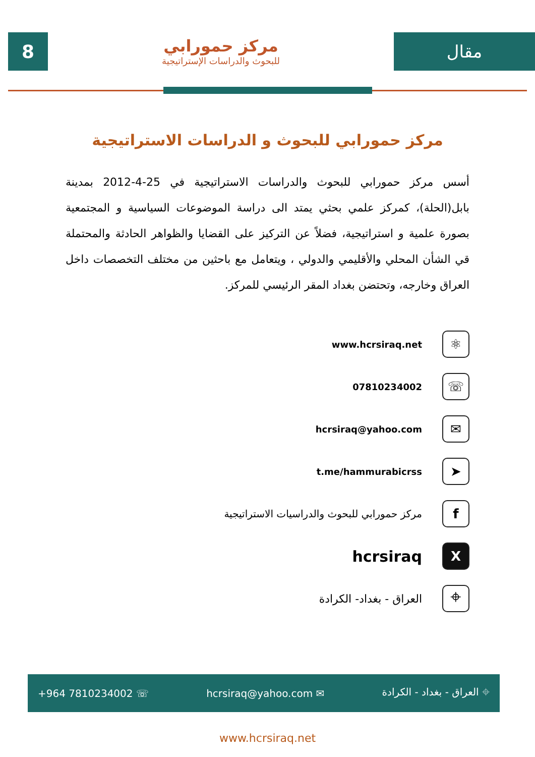8
مركز حمورابي
للبحوث والدراسات الإستراتيجية
مقال
مركز حمورابي للبحوث و الدراسات الاستراتيجية
أسس مركز حمورابي للبحوث والدراسات الاستراتيجية في 25-4-2012 بمدينة بابل(الحلة)، كمركز علمي بحثي يمتد الى دراسة الموضوعات السياسية و المجتمعية بصورة علمية و استراتيجية، فضلاً عن التركيز على القضايا والظواهر الحادثة والمحتملة قي الشأن المحلي والأقليمي والدولي ، ويتعامل مع باحثين من مختلف التخصصات داخل العراق وخارجه، وتحتضن بغداد المقر الرئيسي للمركز.
⚛ www.hcrsiraq.net
☏ 07810234002
✉ hcrsiraq@yahoo.com
➤ t.me/hammurabicrss
fمركز حمورابي للبحوث والدراسيات الاستراتيجية
Xhcrsiraq
⌖ العراق - بغداد- الكرادة
+964 7810234002 ☏ hcrsiraq@yahoo.com ✉ ⌖ العراق - بغداد - الكرادة
www.hcrsiraq.net